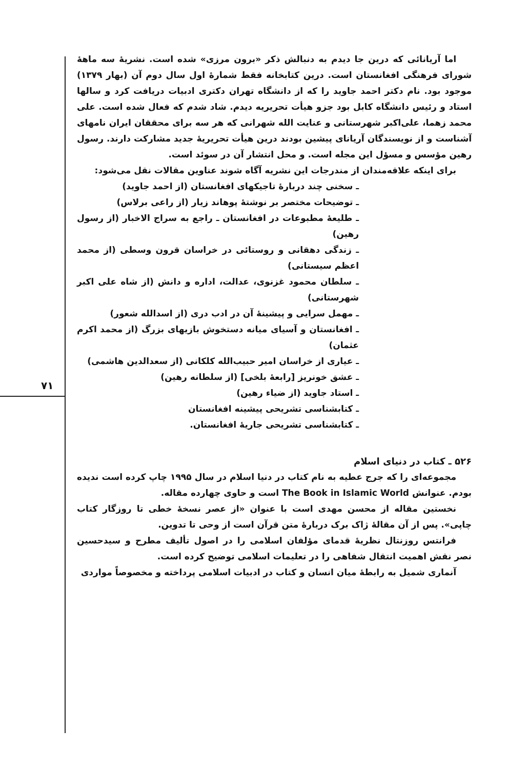۷۱
اما آریانائی که درین جا دیدم به دنبالش ذکر «برون مرزی» شده است. نشریهٔ سه ماههٔ شورای فرهنگی افغانستان است. درین کتابخانه فقط شمارهٔ اول سال دوم آن (بهار ۱۳۷۹) موجود بود. نام دکتر احمد جاوید را که از دانشگاه تهران دکتری ادبیات دریافت کرد و سالها استاد و رئیس دانشگاه کابل بود جزو هیأت تحریریه دیدم. شاد شدم که فعال شده است. علی محمد زهما، علی‌اکبر شهرستانی و عنایت الله شهرانی که هر سه برای محققان ایران نامهای آشناست و از نویسندگان آریانای پیشین بودند درین هیأت تحریریهٔ جدید مشارکت دارند. رسول رهین مؤسس و مسؤل این مجله است. و محل انتشار آن در سوئد است.
برای اینکه علاقه‌مندان از مندرجات این نشریه آگاه شوند عناوین مقالات نقل می‌شود:
ـ سخنی چند دربارهٔ تاجیکهای افغانستان (از احمد جاوید)
ـ توضیحات مختصر بر نوشتهٔ پوهاند زیار (از راعی برلاس)
ـ طلیعهٔ مطبوعات در افغانستان ـ راجع به سراج الاخبار (از رسول رهین)
ـ زندگی دهقانی و روستائی در خراسان قرون وسطی (از محمد اعظم سیستانی)
ـ سلطان محمود غزنوی، عدالت، اداره و دانش (از شاه علی اکبر شهرستانی)
ـ مهمل سرایی و پیشینهٔ آن در ادب دری (از اسدالله شعور)
ـ افغانستان و آسیای میانه دستخوش بازیهای بزرگ (از محمد اکرم عثمان)
ـ عیاری از خراسان امیر حبیب‌الله کلکانی (از سعدالدین هاشمی)
ـ عشق خونریز [رابعهٔ بلخی] (از سلطانه رهین)
ـ استاد جاوید (از ضیاء رهین)
ـ کتابشناسی تشریحی پیشینه افغانستان
ـ کتابشناسی تشریحی جاریهٔ افغانستان.
۵۲۶ ـ کتاب در دنیای اسلام
مجموعه‌ای را که جرج عطیه به نام کتاب در دنیا اسلام در سال ۱۹۹۵ چاپ کرده است ندیده بودم. عنوانش The Book in Islamic World است و حاوی چهارده مقاله.
نخستین مقاله از محسن مهدی است با عنوان «از عصر نسخهٔ خطی تا روزگار کتاب چاپی». پس از آن مقالهٔ ژاک برک دربارهٔ متن قرآن است از وحی تا تدوین.
فرانتس روزنتال نظریهٔ قدمای مؤلفان اسلامی را در اصول تألیف مطرح و سیدحسین نصر نقش اهمیت انتقال شفاهی را در تعلیمات اسلامی توضیح کرده است.
آنماری شمیل به رابطهٔ میان انسان و کتاب در ادبیات اسلامی پرداخته و مخصوصاً مواردی